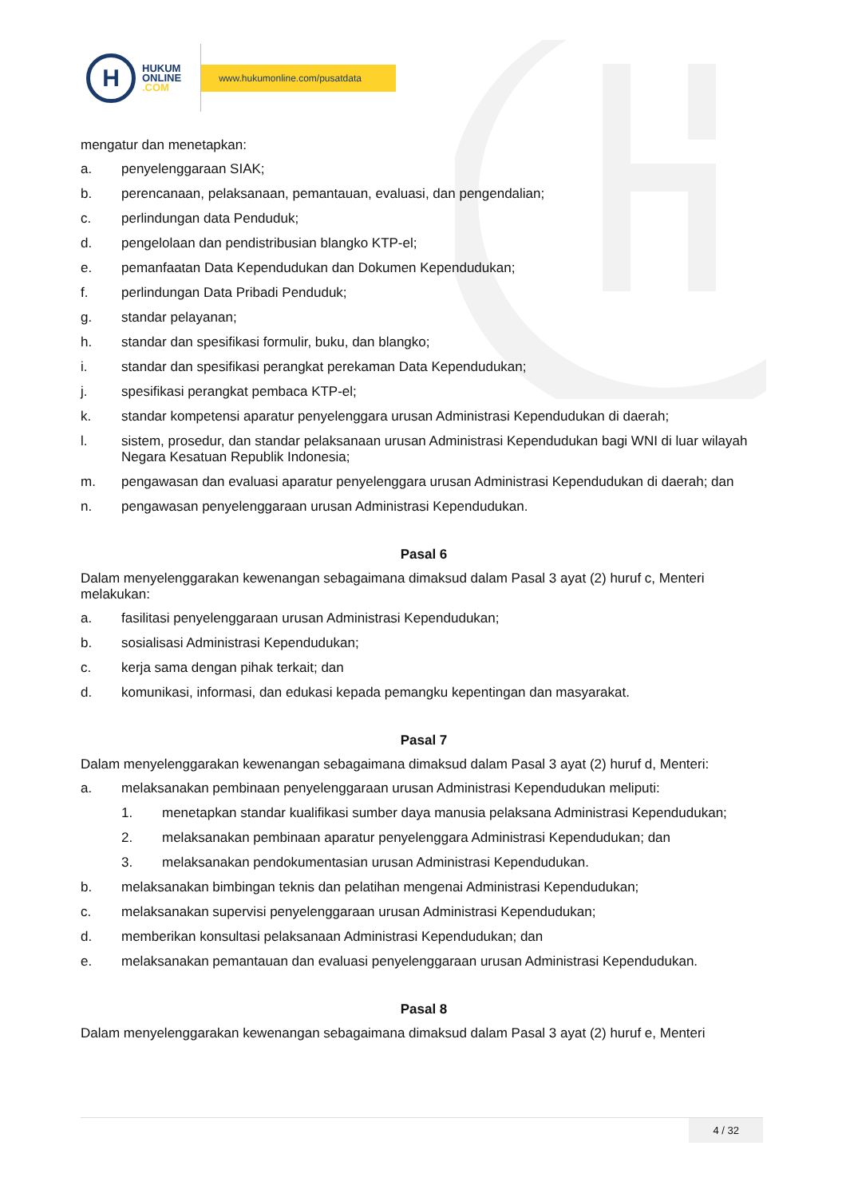H
HUKUM
ONLINE
.COM
www.hukumonline.com/pusatdata
mengatur dan menetapkan:
a. penyelenggaraan SIAK;
b. perencanaan, pelaksanaan, pemantauan, evaluasi, dan pengendalian;
c. perlindungan data Penduduk;
d. pengelolaan dan pendistribusian blangko KTP-el;
e. pemanfaatan Data Kependudukan dan Dokumen Kependudukan;
f. perlindungan Data Pribadi Penduduk;
g. standar pelayanan;
h. standar dan spesifikasi formulir, buku, dan blangko;
i. standar dan spesifikasi perangkat perekaman Data Kependudukan;
j. spesifikasi perangkat pembaca KTP-el;
k. standar kompetensi aparatur penyelenggara urusan Administrasi Kependudukan di daerah;
l. sistem, prosedur, dan standar pelaksanaan urusan Administrasi Kependudukan bagi WNI di luar wilayah Negara Kesatuan Republik Indonesia;
m. pengawasan dan evaluasi aparatur penyelenggara urusan Administrasi Kependudukan di daerah; dan
n. pengawasan penyelenggaraan urusan Administrasi Kependudukan.
Pasal 6
Dalam menyelenggarakan kewenangan sebagaimana dimaksud dalam Pasal 3 ayat (2) huruf c, Menteri melakukan:
a. fasilitasi penyelenggaraan urusan Administrasi Kependudukan;
b. sosialisasi Administrasi Kependudukan;
c. kerja sama dengan pihak terkait; dan
d. komunikasi, informasi, dan edukasi kepada pemangku kepentingan dan masyarakat.
Pasal 7
Dalam menyelenggarakan kewenangan sebagaimana dimaksud dalam Pasal 3 ayat (2) huruf d, Menteri:
a. melaksanakan pembinaan penyelenggaraan urusan Administrasi Kependudukan meliputi:
1. menetapkan standar kualifikasi sumber daya manusia pelaksana Administrasi Kependudukan;
2. melaksanakan pembinaan aparatur penyelenggara Administrasi Kependudukan; dan
3. melaksanakan pendokumentasian urusan Administrasi Kependudukan.
b. melaksanakan bimbingan teknis dan pelatihan mengenai Administrasi Kependudukan;
c. melaksanakan supervisi penyelenggaraan urusan Administrasi Kependudukan;
d. memberikan konsultasi pelaksanaan Administrasi Kependudukan; dan
e. melaksanakan pemantauan dan evaluasi penyelenggaraan urusan Administrasi Kependudukan.
Pasal 8
Dalam menyelenggarakan kewenangan sebagaimana dimaksud dalam Pasal 3 ayat (2) huruf e, Menteri
4 / 32